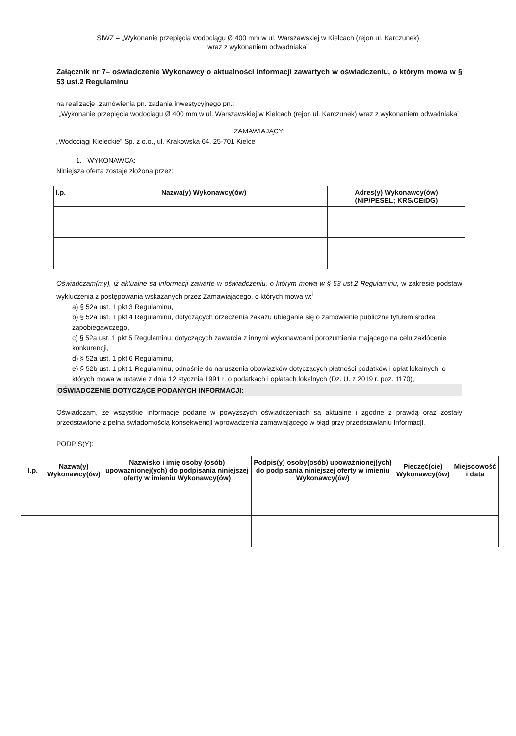SIWZ – „Wykonanie przepięcia wodociągu Ø 400 mm w ul. Warszawskiej w Kielcach (rejon ul. Karczunek)
wraz z wykonaniem odwadniaka”
Załącznik nr 7– oświadczenie Wykonawcy o aktualności informacji zawartych w oświadczeniu, o którym mowa w § 53 ust.2 Regulaminu
na realizację .zamówienia pn. zadania inwestycyjnego pn.:
„Wykonanie przepięcia wodociągu Ø 400 mm w ul. Warszawskiej w Kielcach (rejon ul. Karczunek) wraz z wykonaniem odwadniaka”
ZAMAWIAJĄCY:
„Wodociągi Kieleckie” Sp. z o.o., ul. Krakowska 64, 25-701 Kielce
1. WYKONAWCA:
Niniejsza oferta zostaje złożona przez:
| l.p. | Nazwa(y) Wykonawcy(ów) | Adres(y) Wykonawcy(ów) (NIP/PESEL; KRS/CEiDG) |
| --- | --- | --- |
Oświadczam(my), iż aktualne są informacji zawarte w oświadczeniu, o którym mowa w § 53 ust.2 Regulaminu, w zakresie podstaw wykluczenia z postępowania wskazanych przez Zamawiającego, o których mowa w:<sup>i</sup>
a) § 52a ust. 1 pkt 3 Regulaminu,
b) § 52a ust. 1 pkt 4 Regulaminu, dotyczących orzeczenia zakazu ubiegania się o zamówienie publiczne tytułem środka zapobiegawczego,
c) § 52a ust. 1 pkt 5 Regulaminu, dotyczących zawarcia z innymi wykonawcami porozumienia mającego na celu zakłócenie konkurencji,
d) § 52a ust. 1 pkt 6 Regulaminu,
e) § 52b ust. 1 pkt 1 Regulaminu, odnośnie do naruszenia obowiązków dotyczących płatności podatków i opłat lokalnych, o których mowa w ustawie z dnia 12 stycznia 1991 r. o podatkach i opłatach lokalnych (Dz. U. z 2019 r. poz. 1170),
OŚWIADCZENIE DOTYCZĄCE PODANYCH INFORMACJI:
Oświadczam, że wszystkie informacje podane w powyższych oświadczeniach są aktualne i zgodne z prawdą oraz zostały przedstawione z pełną świadomością konsekwencji wprowadzenia zamawiającego w błąd przy przedstawianiu informacji.
PODPIS(Y):
| l.p. | Nazwa(y) Wykonawcy(ów) | Nazwisko i imię osoby (osób) upoważnionej(ych) do podpisania niniejszej oferty w imieniu Wykonawcy(ów) | Podpis(y) osoby(osób) upoważnionej(ych) do podpisania niniejszej oferty w imieniu Wykonawcy(ów) | Pieczęć(cie) Wykonawcy(ów) | Miejscowość i data |
| --- | --- | --- | --- | --- | --- |